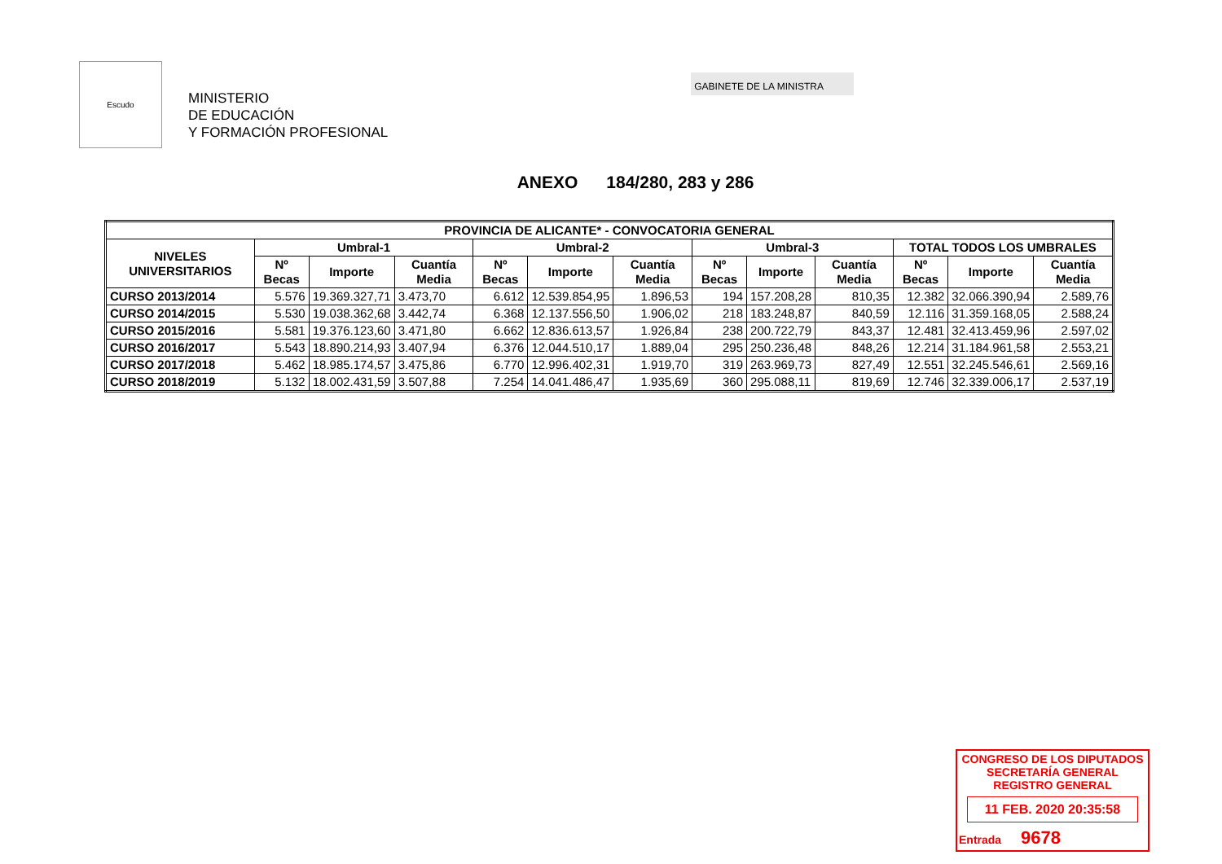Escudo
MINISTERIO
DE EDUCACIÓN
Y FORMACIÓN PROFESIONAL
GABINETE DE LA MINISTRA
ANEXO 184/280, 283 y 286
| PROVINCIA DE ALICANTE* - CONVOCATORIA GENERAL | | | | | | | | | | | | |
| --- | --- | --- | --- | --- | --- | --- | --- | --- | --- | --- | --- | --- |
| NIVELES UNIVERSITARIOS | Umbral-1 | | | Umbral-2 | | | Umbral-3 | | | TOTAL TODOS LOS UMBRALES | | |
| | Nº Becas | Importe | Cuantía Media | Nº Becas | Importe | Cuantía Media | Nº Becas | Importe | Cuantía Media | Nº Becas | Importe | Cuantía Media |
| CURSO 2013/2014 | 5.576 | 19.369.327,71 | 3.473,70 | 6.612 | 12.539.854,95 | 1.896,53 | 194 | 157.208,28 | 810,35 | 12.382 | 32.066.390,94 | 2.589,76 |
| CURSO 2014/2015 | 5.530 | 19.038.362,68 | 3.442,74 | 6.368 | 12.137.556,50 | 1.906,02 | 218 | 183.248,87 | 840,59 | 12.116 | 31.359.168,05 | 2.588,24 |
| CURSO 2015/2016 | 5.581 | 19.376.123,60 | 3.471,80 | 6.662 | 12.836.613,57 | 1.926,84 | 238 | 200.722,79 | 843,37 | 12.481 | 32.413.459,96 | 2.597,02 |
| CURSO 2016/2017 | 5.543 | 18.890.214,93 | 3.407,94 | 6.376 | 12.044.510,17 | 1.889,04 | 295 | 250.236,48 | 848,26 | 12.214 | 31.184.961,58 | 2.553,21 |
| CURSO 2017/2018 | 5.462 | 18.985.174,57 | 3.475,86 | 6.770 | 12.996.402,31 | 1.919,70 | 319 | 263.969,73 | 827,49 | 12.551 | 32.245.546,61 | 2.569,16 |
| CURSO 2018/2019 | 5.132 | 18.002.431,59 | 3.507,88 | 7.254 | 14.041.486,47 | 1.935,69 | 360 | 295.088,11 | 819,69 | 12.746 | 32.339.006,17 | 2.537,19 |
CONGRESO DE LOS DIPUTADOS
SECRETARÍA GENERAL
REGISTRO GENERAL
11 FEB. 2020 20:35:58
Entrada 9678